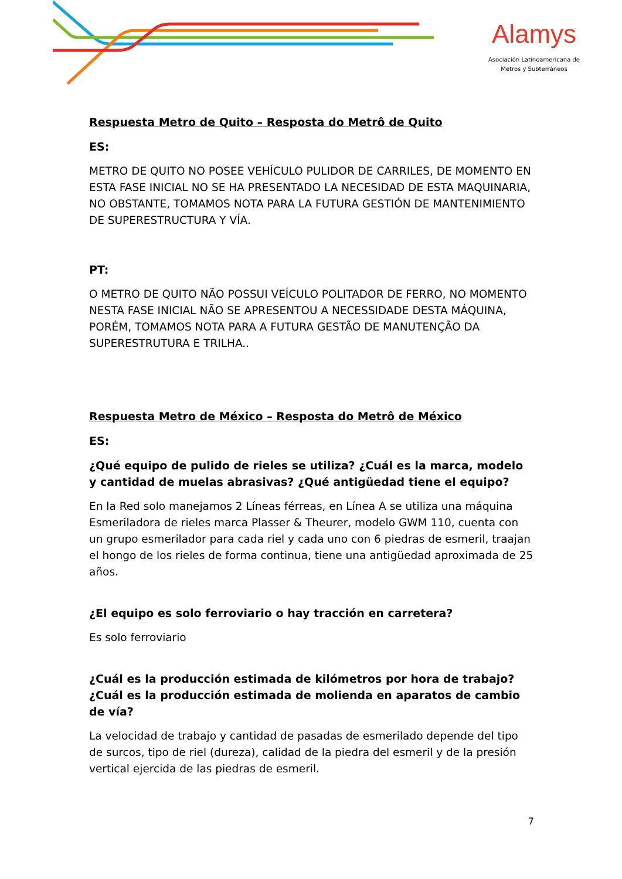Alamys
Asociación Latinoamericana de
Metros y Subterráneos
Respuesta Metro de Quito – Resposta do Metrô de Quito
ES:
METRO DE QUITO NO POSEE VEHÍCULO PULIDOR DE CARRILES, DE MOMENTO EN ESTA FASE INICIAL NO SE HA PRESENTADO LA NECESIDAD DE ESTA MAQUINARIA, NO OBSTANTE, TOMAMOS NOTA PARA LA FUTURA GESTIÓN DE MANTENIMIENTO DE SUPERESTRUCTURA Y VÍA.
PT:
O METRO DE QUITO NÃO POSSUI VEÍCULO POLITADOR DE FERRO, NO MOMENTO NESTA FASE INICIAL NÃO SE APRESENTOU A NECESSIDADE DESTA MÁQUINA, PORÉM, TOMAMOS NOTA PARA A FUTURA GESTÃO DE MANUTENÇÃO DA SUPERESTRUTURA E TRILHA..
Respuesta Metro de México – Resposta do Metrô de México
ES:
¿Qué equipo de pulido de rieles se utiliza? ¿Cuál es la marca, modelo y cantidad de muelas abrasivas? ¿Qué antigüedad tiene el equipo?
En la Red solo manejamos 2 Líneas férreas, en Línea A se utiliza una máquina Esmeriladora de rieles marca Plasser & Theurer, modelo GWM 110, cuenta con un grupo esmerilador para cada riel y cada uno con 6 piedras de esmeril, traajan el hongo de los rieles de forma continua, tiene una antigüedad aproximada de 25 años.
¿El equipo es solo ferroviario o hay tracción en carretera?
Es solo ferroviario
¿Cuál es la producción estimada de kilómetros por hora de trabajo? ¿Cuál es la producción estimada de molienda en aparatos de cambio de vía?
La velocidad de trabajo y cantidad de pasadas de esmerilado depende del tipo de surcos, tipo de riel (dureza), calidad de la piedra del esmeril y de la presión vertical ejercida de las piedras de esmeril.
7